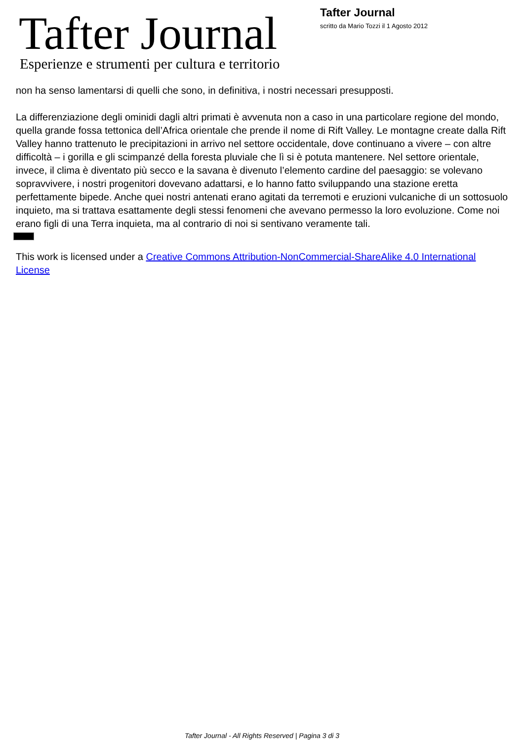Tafter Journal
Esperienze e strumenti per cultura e territorio
Tafter Journal
scritto da Mario Tozzi il 1 Agosto 2012
non ha senso lamentarsi di quelli che sono, in definitiva, i nostri necessari presupposti.
La differenziazione degli ominidi dagli altri primati è avvenuta non a caso in una particolare regione del mondo, quella grande fossa tettonica dell’Africa orientale che prende il nome di Rift Valley. Le montagne create dalla Rift Valley hanno trattenuto le precipitazioni in arrivo nel settore occidentale, dove continuano a vivere – con altre difficoltà – i gorilla e gli scimpanzé della foresta pluviale che lì si è potuta mantenere. Nel settore orientale, invece, il clima è diventato più secco e la savana è divenuto l’elemento cardine del paesaggio: se volevano sopravvivere, i nostri progenitori dovevano adattarsi, e lo hanno fatto sviluppando una stazione eretta perfettamente bipede. Anche quei nostri antenati erano agitati da terremoti e eruzioni vulcaniche di un sottosuolo inquieto, ma si trattava esattamente degli stessi fenomeni che avevano permesso la loro evoluzione. Come noi erano figli di una Terra inquieta, ma al contrario di noi si sentivano veramente tali.
This work is licensed under a Creative Commons Attribution-NonCommercial-ShareAlike 4.0 International License
Tafter Journal - All Rights Reserved | Pagina 3 di 3